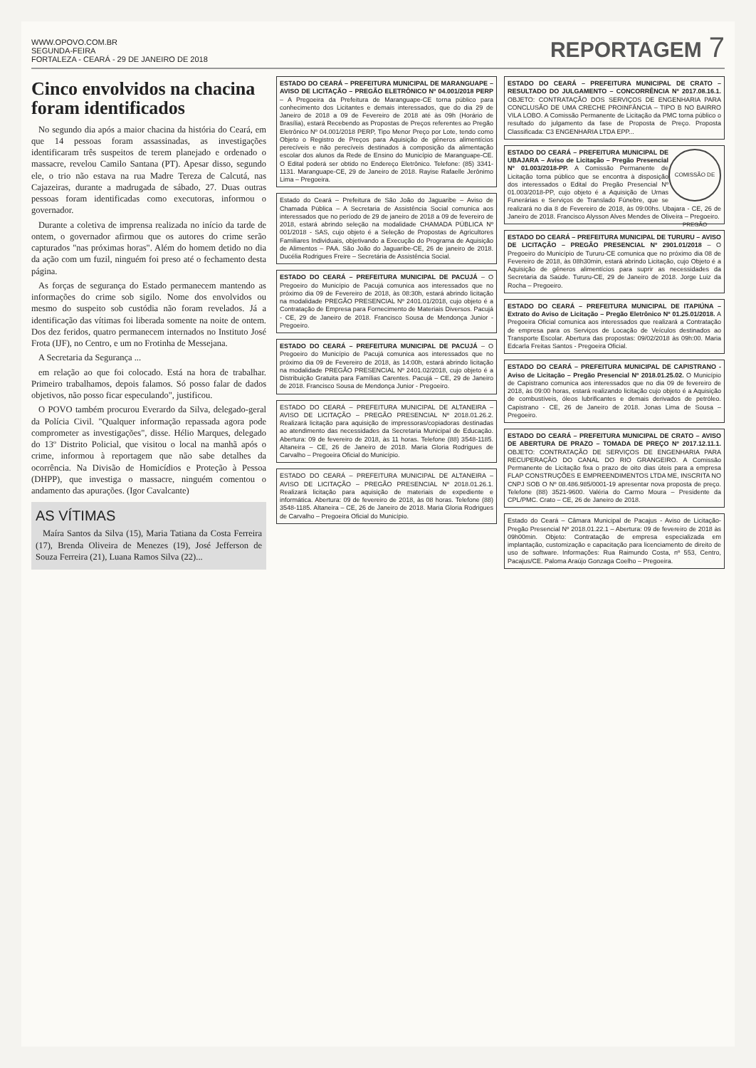WWW.OPOVO.COM.BR
SEGUNDA-FEIRA
FORTALEZA - CEARÁ - 29 DE JANEIRO DE 2018
REPORTAGEM 7
Cinco envolvidos na chacina foram identificados
No segundo dia após a maior chacina da história do Ceará, em que 14 pessoas foram assassinadas, as investigações identificaram três suspeitos de terem planejado e ordenado o massacre, revelou Camilo Santana (PT). Apesar disso, segundo ele, o trio não estava na rua Madre Tereza de Calcutá, nas Cajazeiras, durante a madrugada de sábado, 27. Duas outras pessoas foram identificadas como executoras, informou o governador.
Durante a coletiva de imprensa realizada no início da tarde de ontem, o governador afirmou que os autores do crime serão capturados "nas próximas horas". Além do homem detido no dia da ação com um fuzil, ninguém foi preso até o fechamento desta página.
As forças de segurança do Estado permanecem mantendo as informações do crime sob sigilo. Nome dos envolvidos ou mesmo do suspeito sob custódia não foram revelados. Já a identificação das vítimas foi liberada somente na noite de ontem. Dos dez feridos, quatro permanecem internados no Instituto José Frota (IJF), no Centro, e um no Frotinha de Messejana.
A Secretaria da Segurança ...
em relação ao que foi colocado. Está na hora de trabalhar. Primeiro trabalhamos, depois falamos. Só posso falar de dados objetivos, não posso ficar especulando", justificou.
O POVO também procurou Everardo da Silva, delegado-geral da Polícia Civil. "Qualquer informação repassada agora pode comprometer as investigações", disse. Hélio Marques, delegado do 13º Distrito Policial, que visitou o local na manhã após o crime, informou à reportagem que não sabe detalhes da ocorrência. Na Divisão de Homicídios e Proteção à Pessoa (DHPP), que investiga o massacre, ninguém comentou o andamento das apurações. (Igor Cavalcante)
AS VÍTIMAS
Maíra Santos da Silva (15), Maria Tatiana da Costa Ferreira (17), Brenda Oliveira de Menezes (19), José Jefferson de Souza Ferreira (21), Luana Ramos Silva (22)...
ESTADO DO CEARÁ – PREFEITURA MUNICIPAL DE MARANGUAPE – AVISO DE LICITAÇÃO – PREGÃO ELETRÔNICO Nº 04.001/2018 PERP – A Pregoeira da Prefeitura de Maranguape-CE torna público para conhecimento dos Licitantes e demais interessados, que do dia 29 de Janeiro de 2018 a 09 de Fevereiro de 2018 até às 09h (Horário de Brasília), estará Recebendo as Propostas de Preços referentes ao Pregão Eletrônico Nº 04.001/2018 PERP, Tipo Menor Preço por Lote, tendo como Objeto o Registro de Preços para Aquisição de gêneros alimentícios perecíveis e não perecíveis destinados à composição da alimentação escolar dos alunos da Rede de Ensino do Município de Maranguape-CE. O Edital poderá ser obtido no Endereço Eletrônico. Telefone: (85) 3341-1131. Maranguape-CE, 29 de Janeiro de 2018. Rayise Rafaelle Jerônimo Lima – Pregoeira.
Estado do Ceará – Prefeitura de São João do Jaguaribe – Aviso de Chamada Pública – A Secretaria de Assistência Social comunica aos interessados que no período de 29 de janeiro de 2018 a 09 de fevereiro de 2018, estará abrindo seleção na modalidade CHAMADA PÚBLICA Nº 001/2018 - SAS, cujo objeto é a Seleção de Propostas de Agricultores Familiares Individuais, objetivando a Execução do Programa de Aquisição de Alimentos – PAA. São João do Jaguaribe-CE, 26 de janeiro de 2018. Ducélia Rodrigues Freire – Secretária de Assistência Social.
ESTADO DO CEARÁ – PREFEITURA MUNICIPAL DE PACUJÁ – O Pregoeiro do Município de Pacujá comunica aos interessados que no próximo dia 09 de Fevereiro de 2018, às 08:30h, estará abrindo licitação na modalidade PREGÃO PRESENCIAL Nº 2401.01/2018, cujo objeto é a Contratação de Empresa para Fornecimento de Materiais Diversos. Pacujá - CE, 29 de Janeiro de 2018. Francisco Sousa de Mendonça Junior - Pregoeiro.
ESTADO DO CEARÁ – PREFEITURA MUNICIPAL DE PACUJÁ – O Pregoeiro do Município de Pacujá comunica aos interessados que no próximo dia 09 de Fevereiro de 2018, às 14:00h, estará abrindo licitação na modalidade PREGÃO PRESENCIAL Nº 2401.02/2018, cujo objeto é a Distribuição Gratuita para Famílias Carentes. Pacujá – CE, 29 de Janeiro de 2018. Francisco Sousa de Mendonça Junior - Pregoeiro.
ESTADO DO CEARÁ – PREFEITURA MUNICIPAL DE ALTANEIRA – AVISO DE LICITAÇÃO – PREGÃO PRESENCIAL Nº 2018.01.26.2. Realizará licitação para aquisição de impressoras/copiadoras destinadas ao atendimento das necessidades da Secretaria Municipal de Educação. Abertura: 09 de fevereiro de 2018, às 11 horas. Telefone (88) 3548-1185. Altaneira – CE, 26 de Janeiro de 2018. Maria Gloria Rodrigues de Carvalho – Pregoeira Oficial do Município.
ESTADO DO CEARÁ – PREFEITURA MUNICIPAL DE ALTANEIRA – AVISO DE LICITAÇÃO – PREGÃO PRESENCIAL Nº 2018.01.26.1. Realizará licitação para aquisição de materiais de expediente e informática. Abertura: 09 de fevereiro de 2018, às 08 horas. Telefone (88) 3548-1185. Altaneira – CE, 26 de Janeiro de 2018. Maria Gloria Rodrigues de Carvalho – Pregoeira Oficial do Município.
ESTADO DO CEARÁ – PREFEITURA MUNICIPAL DE CRATO – RESULTADO DO JULGAMENTO – CONCORRÊNCIA Nº 2017.08.16.1. OBJETO: CONTRATAÇÃO DOS SERVIÇOS DE ENGENHARIA PARA CONCLUSÃO DE UMA CRECHE PROINFÂNCIA – TIPO B NO BAIRRO VILA LOBO. A Comissão Permanente de Licitação da PMC torna público o resultado do julgamento da fase de Proposta de Preço. Proposta Classificada: C3 ENGENHARIA LTDA EPP...
COMISSÃO DE PREGÃO ESTADO DO CEARÁ – PREFEITURA MUNICIPAL DE UBAJARA – Aviso de Licitação – Pregão Presencial Nº 01.003/2018-PP. A Comissão Permanente de Licitação torna público que se encontra à disposição dos interessados o Edital do Pregão Presencial Nº 01.003/2018-PP, cujo objeto é a Aquisição de Urnas Funerárias e Serviços de Translado Fúnebre, que se realizará no dia 8 de Fevereiro de 2018, às 09:00hs. Ubajara - CE, 26 de Janeiro de 2018. Francisco Alysson Alves Mendes de Oliveira – Pregoeiro.
ESTADO DO CEARÁ – PREFEITURA MUNICIPAL DE TURURU – AVISO DE LICITAÇÃO – PREGÃO PRESENCIAL Nº 2901.01/2018 – O Pregoeiro do Município de Tururu-CE comunica que no próximo dia 08 de Fevereiro de 2018, às 08h30min, estará abrindo Licitação, cujo Objeto é a Aquisição de gêneros alimentícios para suprir as necessidades da Secretaria da Saúde. Tururu-CE, 29 de Janeiro de 2018. Jorge Luiz da Rocha – Pregoeiro.
ESTADO DO CEARÁ – PREFEITURA MUNICIPAL DE ITAPIÚNA – Extrato do Aviso de Licitação – Pregão Eletrônico Nº 01.25.01/2018. A Pregoeira Oficial comunica aos interessados que realizará a Contratação de empresa para os Serviços de Locação de Veículos destinados ao Transporte Escolar. Abertura das propostas: 09/02/2018 às 09h:00. Maria Edcarla Freitas Santos - Pregoeira Oficial.
ESTADO DO CEARÁ – PREFEITURA MUNICIPAL DE CAPISTRANO - Aviso de Licitação – Pregão Presencial Nº 2018.01.25.02. O Município de Capistrano comunica aos interessados que no dia 09 de fevereiro de 2018, às 09:00 horas, estará realizando licitação cujo objeto é a Aquisição de combustíveis, óleos lubrificantes e demais derivados de petróleo. Capistrano - CE, 26 de Janeiro de 2018. Jonas Lima de Sousa – Pregoeiro.
ESTADO DO CEARÁ – PREFEITURA MUNICIPAL DE CRATO – AVISO DE ABERTURA DE PRAZO – TOMADA DE PREÇO Nº 2017.12.11.1. OBJETO: CONTRATAÇÃO DE SERVIÇOS DE ENGENHARIA PARA RECUPERAÇÃO DO CANAL DO RIO GRANGEIRO. A Comissão Permanente de Licitação fixa o prazo de oito dias úteis para a empresa FLAP CONSTRUÇÕES E EMPREENDIMENTOS LTDA ME, INSCRITA NO CNPJ SOB O Nº 08.486.985/0001-19 apresentar nova proposta de preço. Telefone (88) 3521-9600. Valéria do Carmo Moura – Presidente da CPL/PMC. Crato – CE, 26 de Janeiro de 2018.
Estado do Ceará – Câmara Municipal de Pacajus - Aviso de Licitação-Pregão Presencial Nº 2018.01.22.1 – Abertura: 09 de fevereiro de 2018 às 09h00min. Objeto: Contratação de empresa especializada em implantação, customização e capacitação para licenciamento de direito de uso de software. Informações: Rua Raimundo Costa, nº 553, Centro, Pacajus/CE. Paloma Araújo Gonzaga Coelho – Pregoeira.